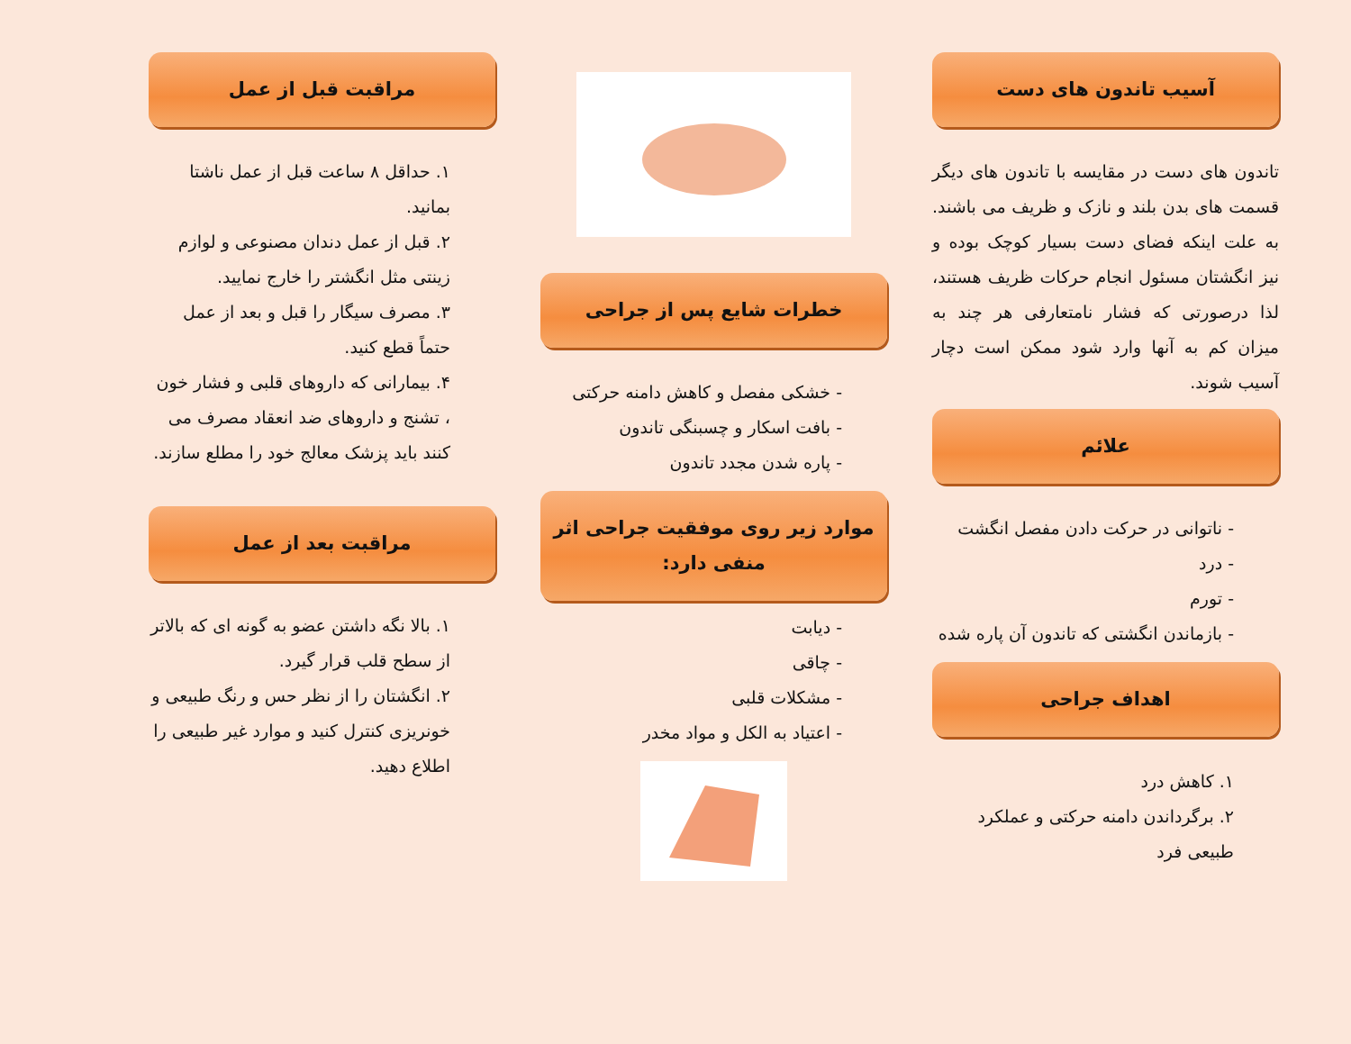آسیب تاندون های دست
تاندون های دست در مقایسه با تاندون های دیگر قسمت های بدن بلند و نازک و ظریف می باشند. به علت اینکه فضای دست بسیار کوچک بوده و نیز انگشتان مسئول انجام حرکات ظریف هستند، لذا درصورتی که فشار نامتعارفی هر چند به میزان کم به آنها وارد شود ممکن است دچار آسیب شوند.
علائم
- ناتوانی در حرکت دادن مفصل انگشت
- درد
- تورم
- بازماندن انگشتی که تاندون آن پاره شده
اهداف جراحی
۱. کاهش درد
۲. برگرداندن دامنه حرکتی و عملکرد طبیعی فرد
خطرات شایع پس از جراحی
- خشکی مفصل و کاهش دامنه حرکتی
- بافت اسکار و چسبنگی تاندون
- پاره شدن مجدد تاندون
موارد زیر روی موفقیت جراحی اثر منفی دارد:
- دیابت
- چاقی
- مشکلات قلبی
- اعتیاد به الکل و مواد مخدر
مراقبت قبل از عمل
۱. حداقل ۸ ساعت قبل از عمل ناشتا بمانید.
۲. قبل از عمل دندان مصنوعی و لوازم زینتی مثل انگشتر را خارج نمایید.
۳. مصرف سیگار را قبل و بعد از عمل حتماً قطع کنید.
۴. بیمارانی که داروهای قلبی و فشار خون ، تشنج و داروهای ضد انعقاد مصرف می کنند باید پزشک معالج خود را مطلع سازند.
مراقبت بعد از عمل
۱. بالا نگه داشتن عضو به گونه ای که بالاتر از سطح قلب قرار گیرد.
۲. انگشتان را از نظر حس و رنگ طبیعی و خونریزی کنترل کنید و موارد غیر طبیعی را اطلاع دهید.